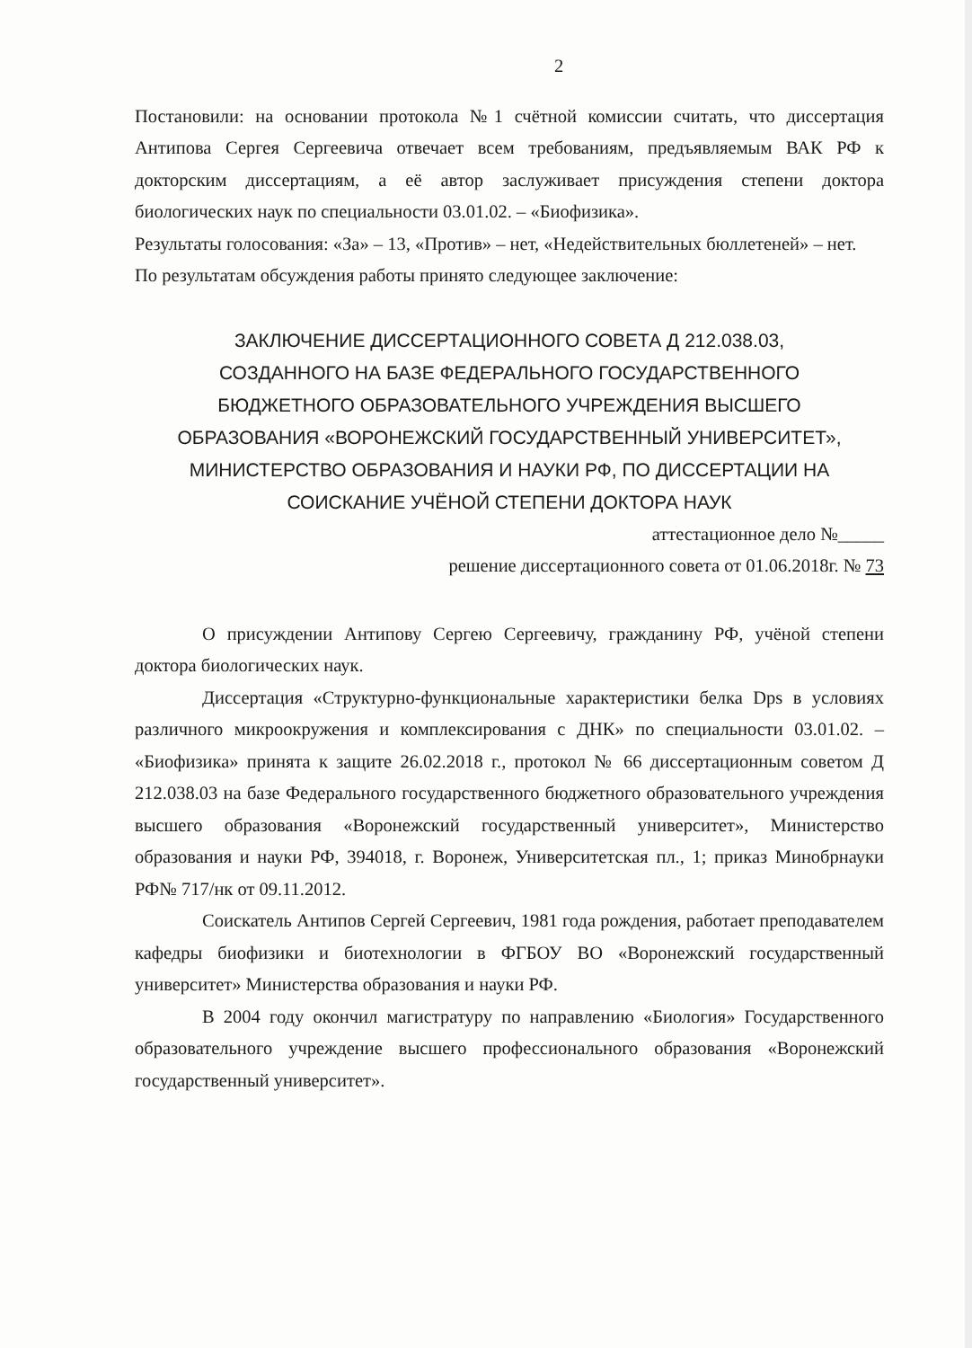2
Постановили: на основании протокола №1 счётной комиссии считать, что диссертация Антипова Сергея Сергеевича отвечает всем требованиям, предъявляемым ВАК РФ к докторским диссертациям, а её автор заслуживает присуждения степени доктора биологических наук по специальности 03.01.02. – «Биофизика».
Результаты голосования: «За» – 13, «Против» – нет, «Недействительных бюллетеней» – нет.
По результатам обсуждения работы принято следующее заключение:
ЗАКЛЮЧЕНИЕ ДИССЕРТАЦИОННОГО СОВЕТА Д 212.038.03,
СОЗДАННОГО НА БАЗЕ ФЕДЕРАЛЬНОГО ГОСУДАРСТВЕННОГО
БЮДЖЕТНОГО ОБРАЗОВАТЕЛЬНОГО УЧРЕЖДЕНИЯ ВЫСШЕГО
ОБРАЗОВАНИЯ «ВОРОНЕЖСКИЙ ГОСУДАРСТВЕННЫЙ УНИВЕРСИТЕТ»,
МИНИСТЕРСТВО ОБРАЗОВАНИЯ И НАУКИ РФ, ПО ДИССЕРТАЦИИ НА
СОИСКАНИЕ УЧЁНОЙ СТЕПЕНИ ДОКТОРА НАУК
аттестационное дело №_____
решение диссертационного совета от 01.06.2018г. № 73
О присуждении Антипову Сергею Сергеевичу, гражданину РФ, учёной степени доктора биологических наук.
Диссертация «Структурно-функциональные характеристики белка Dps в условиях различного микроокружения и комплексирования с ДНК» по специальности 03.01.02. – «Биофизика» принята к защите 26.02.2018 г., протокол № 66 диссертационным советом Д 212.038.03 на базе Федерального государственного бюджетного образовательного учреждения высшего образования «Воронежский государственный университет», Министерство образования и науки РФ, 394018, г. Воронеж, Университетская пл., 1; приказ Минобрнауки РФ№ 717/нк от 09.11.2012.
Соискатель Антипов Сергей Сергеевич, 1981 года рождения, работает преподавателем кафедры биофизики и биотехнологии в ФГБОУ ВО «Воронежский государственный университет» Министерства образования и науки РФ.
В 2004 году окончил магистратуру по направлению «Биология» Государственного образовательного учреждение высшего профессионального образования «Воронежский государственный университет».